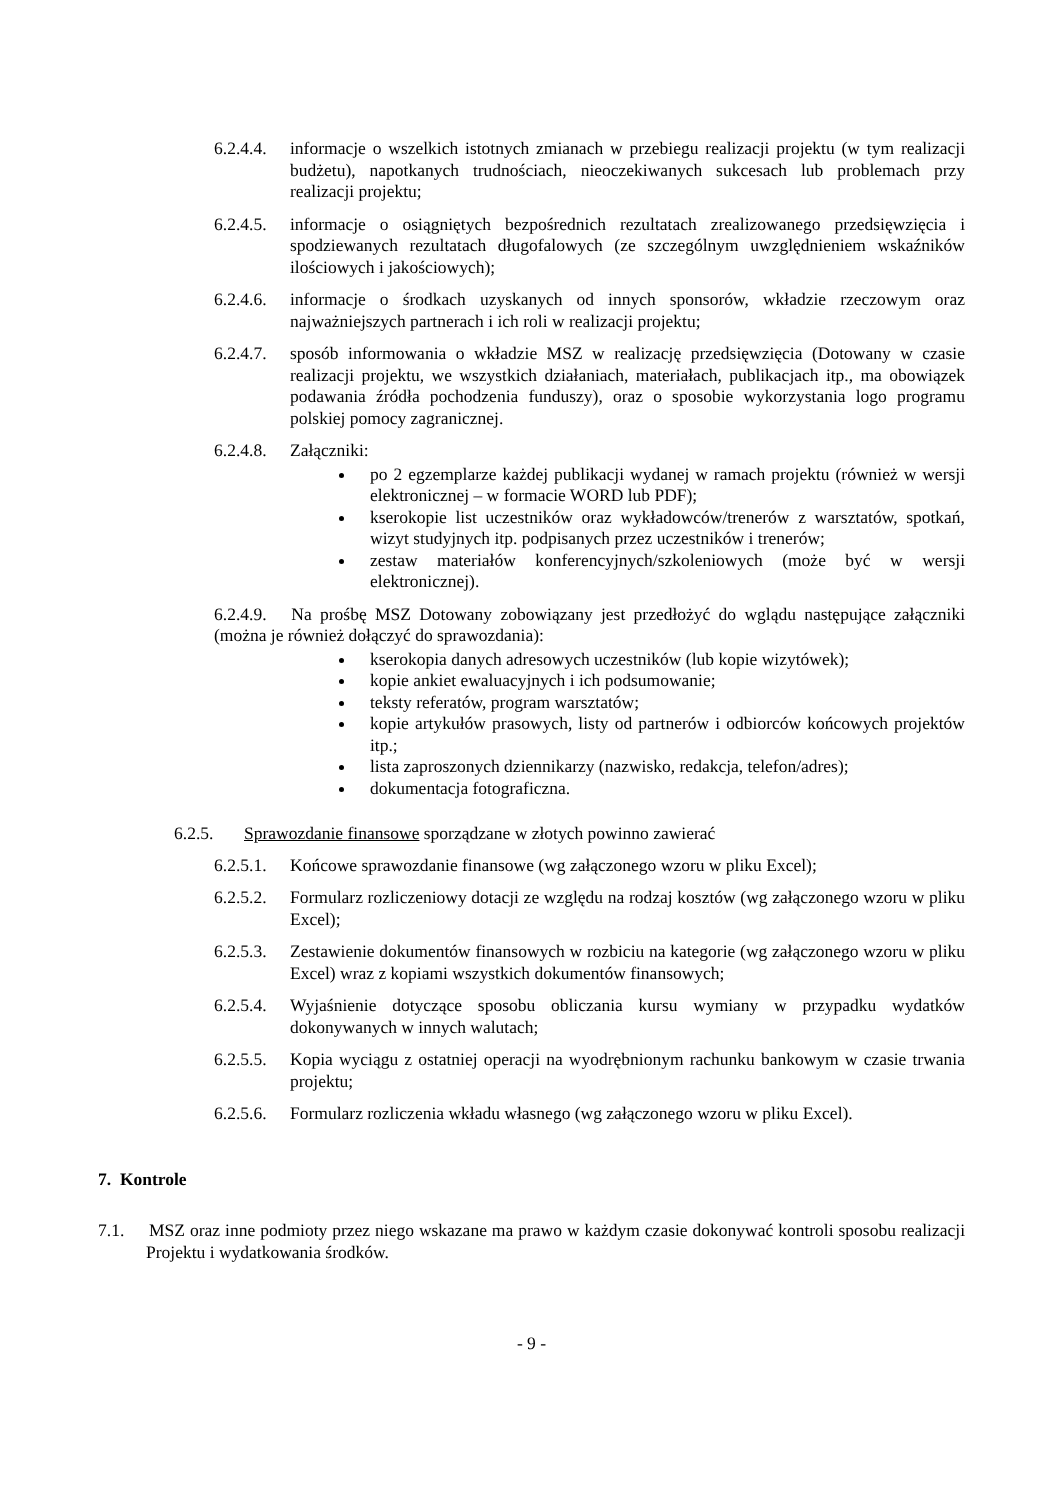6.2.4.4.
informacje o wszelkich istotnych zmianach w przebiegu realizacji projektu (w tym realizacji budżetu), napotkanych trudnościach, nieoczekiwanych sukcesach lub problemach przy realizacji projektu;
6.2.4.5.
informacje o osiągniętych bezpośrednich rezultatach zrealizowanego przedsięwzięcia i spodziewanych rezultatach długofalowych (ze szczególnym uwzględnieniem wskaźników ilościowych i jakościowych);
6.2.4.6.
informacje o środkach uzyskanych od innych sponsorów, wkładzie rzeczowym oraz najważniejszych partnerach i ich roli w realizacji projektu;
6.2.4.7.
sposób informowania o wkładzie MSZ w realizację przedsięwzięcia (Dotowany w czasie realizacji projektu, we wszystkich działaniach, materiałach, publikacjach itp., ma obowiązek podawania źródła pochodzenia funduszy), oraz o sposobie wykorzystania logo programu polskiej pomocy zagranicznej.
6.2.4.8.
Załączniki:
po 2 egzemplarze każdej publikacji wydanej w ramach projektu (również w wersji elektronicznej – w formacie WORD lub PDF);
kserokopie list uczestników oraz wykładowców/trenerów z warsztatów, spotkań, wizyt studyjnych itp. podpisanych przez uczestników i trenerów;
zestaw materiałów konferencyjnych/szkoleniowych (może być w wersji elektronicznej).
6.2.4.9. Na prośbę MSZ Dotowany zobowiązany jest przedłożyć do wglądu następujące załączniki (można je również dołączyć do sprawozdania):
kserokopia danych adresowych uczestników (lub kopie wizytówek);
kopie ankiet ewaluacyjnych i ich podsumowanie;
teksty referatów, program warsztatów;
kopie artykułów prasowych, listy od partnerów i odbiorców końcowych projektów itp.;
lista zaproszonych dziennikarzy (nazwisko, redakcja, telefon/adres);
dokumentacja fotograficzna.
6.2.5. Sprawozdanie finansowe sporządzane w złotych powinno zawierać
6.2.5.1.
Końcowe sprawozdanie finansowe (wg załączonego wzoru w pliku Excel);
6.2.5.2.
Formularz rozliczeniowy dotacji ze względu na rodzaj kosztów (wg załączonego wzoru w pliku Excel);
6.2.5.3.
Zestawienie dokumentów finansowych w rozbiciu na kategorie (wg załączonego wzoru w pliku Excel) wraz z kopiami wszystkich dokumentów finansowych;
6.2.5.4.
Wyjaśnienie dotyczące sposobu obliczania kursu wymiany w przypadku wydatków dokonywanych w innych walutach;
6.2.5.5.
Kopia wyciągu z ostatniej operacji na wyodrębnionym rachunku bankowym w czasie trwania projektu;
6.2.5.6.
Formularz rozliczenia wkładu własnego (wg załączonego wzoru w pliku Excel).
7. Kontrole
7.1. MSZ oraz inne podmioty przez niego wskazane ma prawo w każdym czasie dokonywać kontroli sposobu realizacji Projektu i wydatkowania środków.
- 9 -